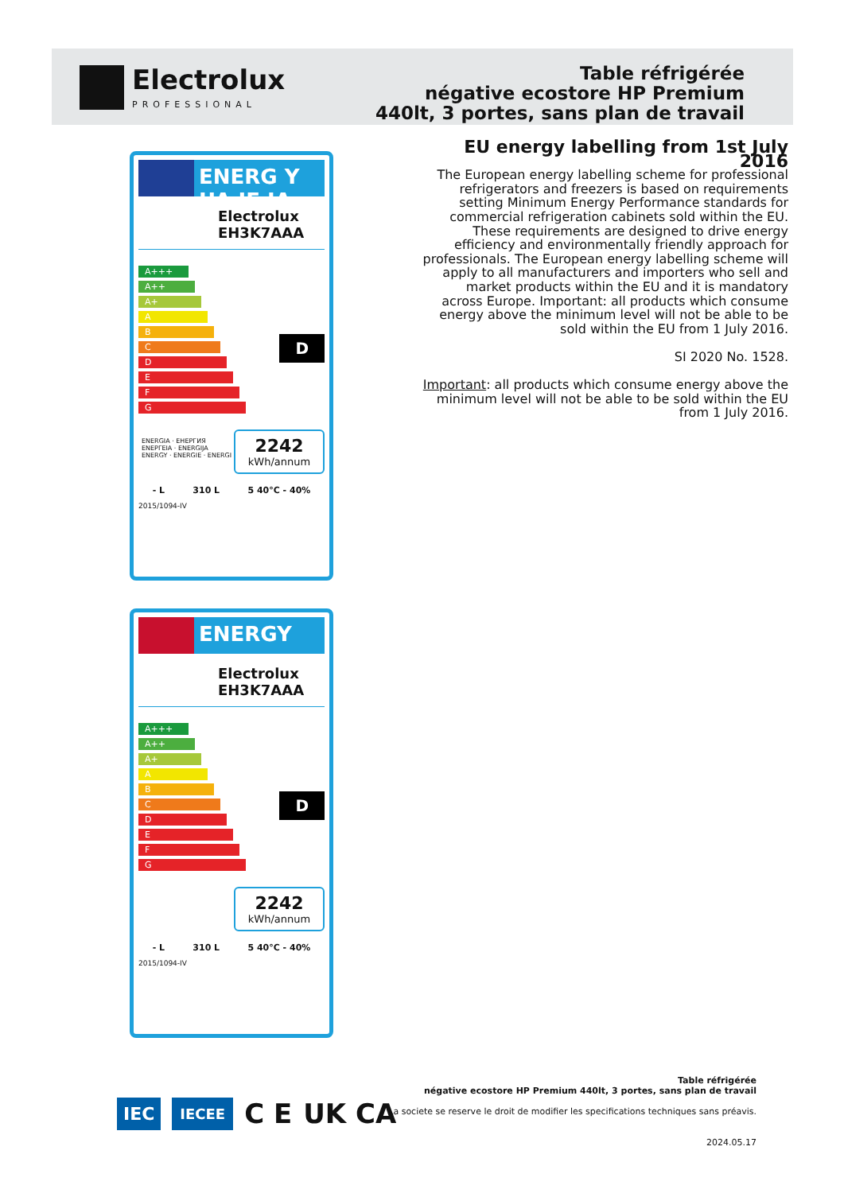Electrolux
PROFESSIONAL
Table réfrigérée
négative ecostore HP Premium
440lt, 3 portes, sans plan de travail
EU energy labelling from 1st July 2016
The European energy labelling scheme for professional refrigerators and freezers is based on requirements setting Minimum Energy Performance standards for commercial refrigeration cabinets sold within the EU. These requirements are designed to drive energy efficiency and environmentally friendly approach for professionals. The European energy labelling scheme will apply to all manufacturers and importers who sell and market products within the EU and it is mandatory across Europe. Important: all products which consume energy above the minimum level will not be able to be sold within the EU from 1 July 2016.
SI 2020 No. 1528.
Important: all products which consume energy above the minimum level will not be able to be sold within the EU from 1 July 2016.
ENERG Y UA IE IA
Electrolux EH3K7AAA
A+++
A++
A+
A
B
C
D
E
F
G
D
ENERGIA · ЕНЕРГИЯ
ΕΝΕΡΓΕΙΑ · ENERGIJA
ENERGY · ENERGIE · ENERGI
2242
kWh/annum
- L 310 L 5 40°C - 40%
2015/1094-IV
ENERGY
Electrolux EH3K7AAA
A+++
A++
A+
A
B
C
D
E
F
G
D
2242
kWh/annum
- L 310 L 5 40°C - 40%
2015/1094-IV
IEC IECEE C E UK CA
Table réfrigérée
négative ecostore HP Premium 440lt, 3 portes, sans plan de travail
La societe se reserve le droit de modifier les specifications techniques sans préavis.
2024.05.17